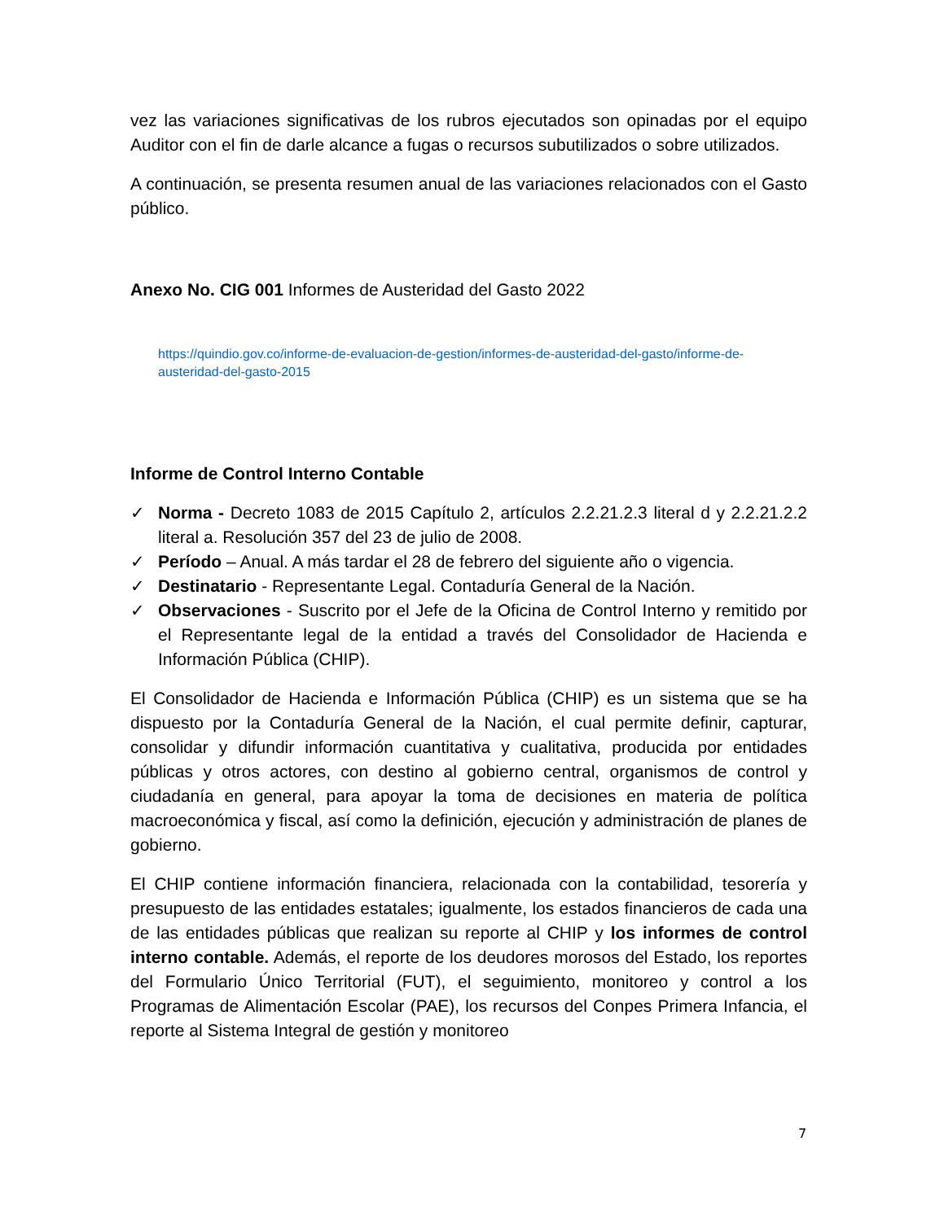vez las variaciones significativas de los rubros ejecutados son opinadas por el equipo Auditor con el fin de darle alcance a fugas o recursos subutilizados o sobre utilizados.
A continuación, se presenta resumen anual de las variaciones relacionados con el Gasto público.
Anexo No. CIG 001 Informes de Austeridad del Gasto 2022
https://quindio.gov.co/informe-de-evaluacion-de-gestion/informes-de-austeridad-del-gasto/informe-de-austeridad-del-gasto-2015
Informe de Control Interno Contable
✓ Norma - Decreto 1083 de 2015 Capítulo 2, artículos 2.2.21.2.3 literal d y 2.2.21.2.2 literal a. Resolución 357 del 23 de julio de 2008.
✓ Período – Anual. A más tardar el 28 de febrero del siguiente año o vigencia.
✓ Destinatario - Representante Legal. Contaduría General de la Nación.
✓ Observaciones - Suscrito por el Jefe de la Oficina de Control Interno y remitido por el Representante legal de la entidad a través del Consolidador de Hacienda e Información Pública (CHIP).
El Consolidador de Hacienda e Información Pública (CHIP) es un sistema que se ha dispuesto por la Contaduría General de la Nación, el cual permite definir, capturar, consolidar y difundir información cuantitativa y cualitativa, producida por entidades públicas y otros actores, con destino al gobierno central, organismos de control y ciudadanía en general, para apoyar la toma de decisiones en materia de política macroeconómica y fiscal, así como la definición, ejecución y administración de planes de gobierno.
El CHIP contiene información financiera, relacionada con la contabilidad, tesorería y presupuesto de las entidades estatales; igualmente, los estados financieros de cada una de las entidades públicas que realizan su reporte al CHIP y los informes de control interno contable. Además, el reporte de los deudores morosos del Estado, los reportes del Formulario Único Territorial (FUT), el seguimiento, monitoreo y control a los Programas de Alimentación Escolar (PAE), los recursos del Conpes Primera Infancia, el reporte al Sistema Integral de gestión y monitoreo
7